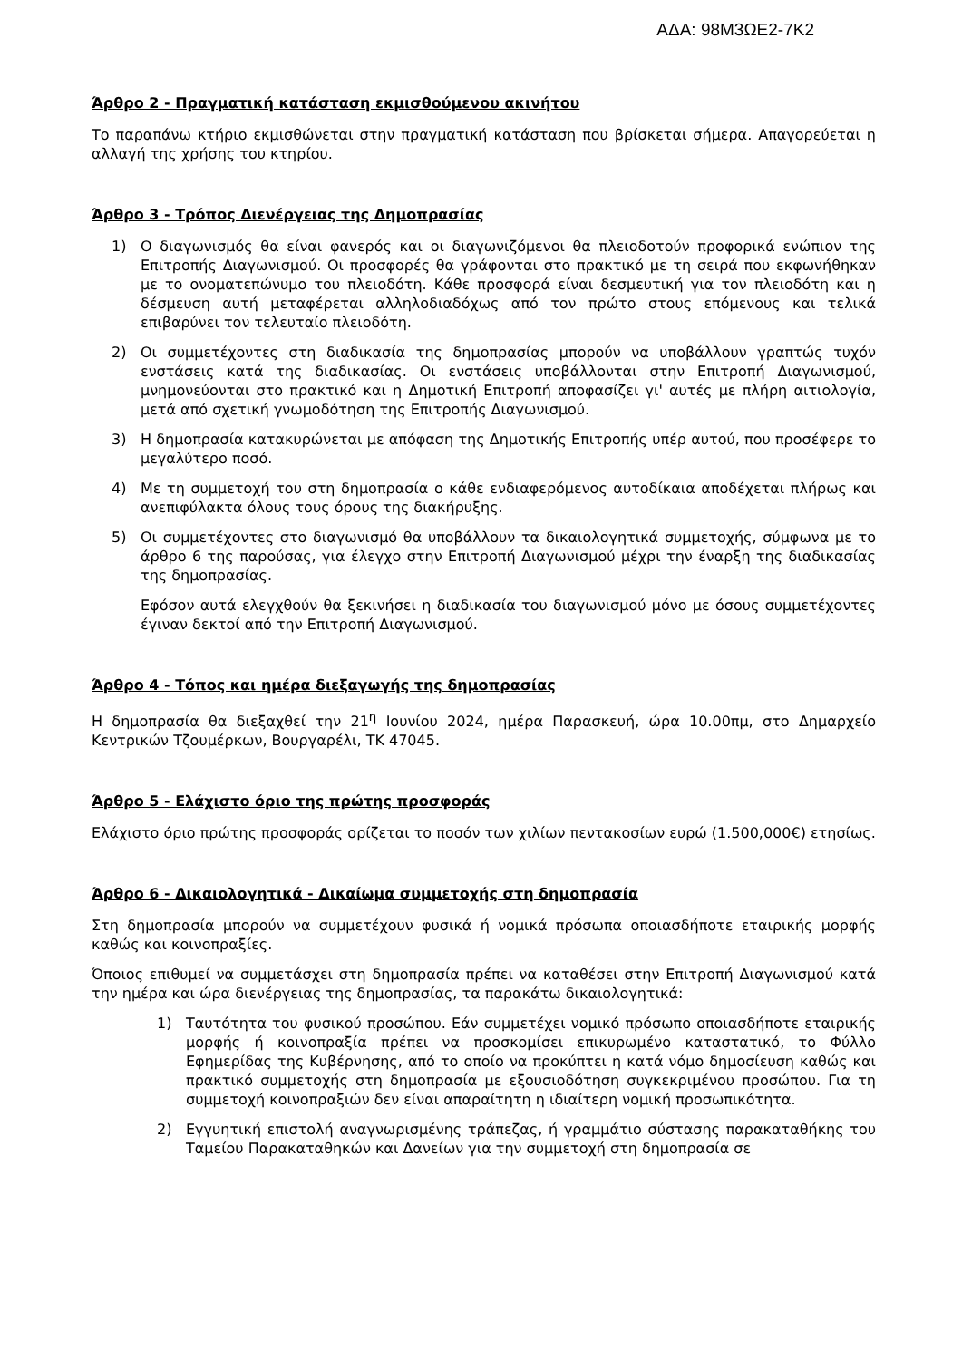ΑΔΑ: 98Μ3ΩΕ2-7Κ2
Άρθρο 2 - Πραγματική κατάσταση εκμισθούμενου ακινήτου
Το παραπάνω κτήριο εκμισθώνεται στην πραγματική κατάσταση που βρίσκεται σήμερα. Απαγορεύεται η αλλαγή της χρήσης του κτηρίου.
Άρθρο 3 - Τρόπος Διενέργειας της Δημοπρασίας
1) Ο διαγωνισμός θα είναι φανερός και οι διαγωνιζόμενοι θα πλειοδοτούν προφορικά ενώπιον της Επιτροπής Διαγωνισμού. Οι προσφορές θα γράφονται στο πρακτικό με τη σειρά που εκφωνήθηκαν με το ονοματεπώνυμο του πλειοδότη. Κάθε προσφορά είναι δεσμευτική για τον πλειοδότη και η δέσμευση αυτή μεταφέρεται αλληλοδιαδόχως από τον πρώτο στους επόμενους και τελικά επιβαρύνει τον τελευταίο πλειοδότη.
2) Οι συμμετέχοντες στη διαδικασία της δημοπρασίας μπορούν να υποβάλλουν γραπτώς τυχόν ενστάσεις κατά της διαδικασίας. Οι ενστάσεις υποβάλλονται στην Επιτροπή Διαγωνισμού, μνημονεύονται στο πρακτικό και η Δημοτική Επιτροπή αποφασίζει γι' αυτές με πλήρη αιτιολογία, μετά από σχετική γνωμοδότηση της Επιτροπής Διαγωνισμού.
3) Η δημοπρασία κατακυρώνεται με απόφαση της Δημοτικής Επιτροπής υπέρ αυτού, που προσέφερε το μεγαλύτερο ποσό.
4) Με τη συμμετοχή του στη δημοπρασία ο κάθε ενδιαφερόμενος αυτοδίκαια αποδέχεται πλήρως και ανεπιφύλακτα όλους τους όρους της διακήρυξης.
5) Οι συμμετέχοντες στο διαγωνισμό θα υποβάλλουν τα δικαιολογητικά συμμετοχής, σύμφωνα με το άρθρο 6 της παρούσας, για έλεγχο στην Επιτροπή Διαγωνισμού μέχρι την έναρξη της διαδικασίας της δημοπρασίας.
Εφόσον αυτά ελεγχθούν θα ξεκινήσει η διαδικασία του διαγωνισμού μόνο με όσους συμμετέχοντες έγιναν δεκτοί από την Επιτροπή Διαγωνισμού.
Άρθρο 4 - Τόπος και ημέρα διεξαγωγής της δημοπρασίας
Η δημοπρασία θα διεξαχθεί την 21<sup>η</sup> Ιουνίου 2024, ημέρα Παρασκευή, ώρα 10.00πμ, στο Δημαρχείο Κεντρικών Τζουμέρκων, Βουργαρέλι, ΤΚ 47045.
Άρθρο 5 - Ελάχιστο όριο της πρώτης προσφοράς
Ελάχιστο όριο πρώτης προσφοράς ορίζεται το ποσόν των χιλίων πεντακοσίων ευρώ (1.500,000€) ετησίως.
Άρθρο 6 - Δικαιολογητικά - Δικαίωμα συμμετοχής στη δημοπρασία
Στη δημοπρασία μπορούν να συμμετέχουν φυσικά ή νομικά πρόσωπα οποιασδήποτε εταιρικής μορφής καθώς και κοινοπραξίες.
Όποιος επιθυμεί να συμμετάσχει στη δημοπρασία πρέπει να καταθέσει στην Επιτροπή Διαγωνισμού κατά την ημέρα και ώρα διενέργειας της δημοπρασίας, τα παρακάτω δικαιολογητικά:
1) Ταυτότητα του φυσικού προσώπου. Εάν συμμετέχει νομικό πρόσωπο οποιασδήποτε εταιρικής μορφής ή κοινοπραξία πρέπει να προσκομίσει επικυρωμένο καταστατικό, το Φύλλο Εφημερίδας της Κυβέρνησης, από το οποίο να προκύπτει η κατά νόμο δημοσίευση καθώς και πρακτικό συμμετοχής στη δημοπρασία με εξουσιοδότηση συγκεκριμένου προσώπου. Για τη συμμετοχή κοινοπραξιών δεν είναι απαραίτητη η ιδιαίτερη νομική προσωπικότητα.
2) Εγγυητική επιστολή αναγνωρισμένης τράπεζας, ή γραμμάτιο σύστασης παρακαταθήκης του Ταμείου Παρακαταθηκών και Δανείων για την συμμετοχή στη δημοπρασία σε